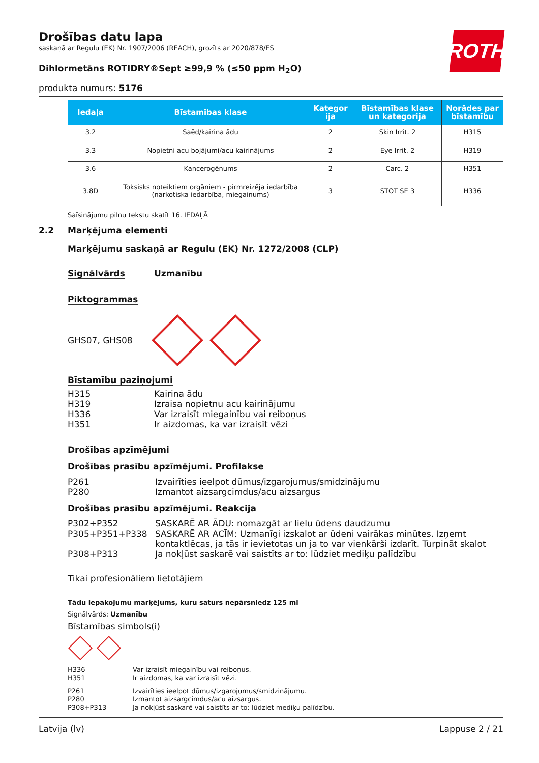ROTH
Drošības datu lapa
saskaņā ar Regulu (EK) Nr. 1907/2006 (REACH), grozīts ar 2020/878/ES
Dihlormetāns ROTIDRY®Sept ≥99,9 % (≤50 ppm H<sub>2</sub>O)
produkta numurs: 5176
| Iedaļa | Bīstamības klase | Kategor ija | Bīstamības klase un kategorija | Norādes par bīstamību |
| --- | --- | --- | --- | --- |
| 3.2 | Saēd/kairina ādu | 2 | Skin Irrit. 2 | H315 |
| 3.3 | Nopietni acu bojājumi/acu kairinājums | 2 | Eye Irrit. 2 | H319 |
| 3.6 | Kancerogēnums | 2 | Carc. 2 | H351 |
| 3.8D | Toksisks noteiktiem orgāniem - pirmreizēja iedarbība (narkotiska iedarbība, miegainums) | 3 | STOT SE 3 | H336 |
Saīsinājumu pilnu tekstu skatīt 16. IEDAĻĀ
2.2 Marķējuma elementi
Marķējumu saskaņā ar Regulu (EK) Nr. 1272/2008 (CLP)
Signālvārds Uzmanību
Piktogrammas
GHS07, GHS08
Bīstamību paziņojumi
H315 Kairina ādu
H319 Izraisa nopietnu acu kairinājumu
H336 Var izraisīt miegainību vai reiboņus
H351 Ir aizdomas, ka var izraisīt vēzi
Drošības apzīmējumi
Drošības prasību apzīmējumi. Profilakse
P261 Izvairīties ieelpot dūmus/izgarojumus/smidzinājumu
P280 Izmantot aizsargcimdus/acu aizsargus
Drošības prasību apzīmējumi. Reakcija
P302+P352 SASKARĒ AR ĀDU: nomazgāt ar lielu ūdens daudzumu
P305+P351+P338 SASKARĒ AR ACĪM: Uzmanīgi izskalot ar ūdeni vairākas minūtes. Izņemt kontaktlēcas, ja tās ir ievietotas un ja to var vienkārši izdarīt. Turpināt skalot
P308+P313 Ja nokļūst saskarē vai saistīts ar to: lūdziet mediķu palīdzību
Tikai profesionāliem lietotājiem
Tādu iepakojumu marķējums, kuru saturs nepārsniedz 125 ml
Signālvārds: Uzmanību
Bīstamības simbols(i)
H336 Var izraisīt miegainību vai reiboņus.
H351 Ir aizdomas, ka var izraisīt vēzi.
P261 Izvairīties ieelpot dūmus/izgarojumus/smidzinājumu.
P280 Izmantot aizsargcimdus/acu aizsargus.
P308+P313 Ja nokļūst saskarē vai saistīts ar to: lūdziet mediķu palīdzību.
Latvija (lv) Lappuse 2 / 21